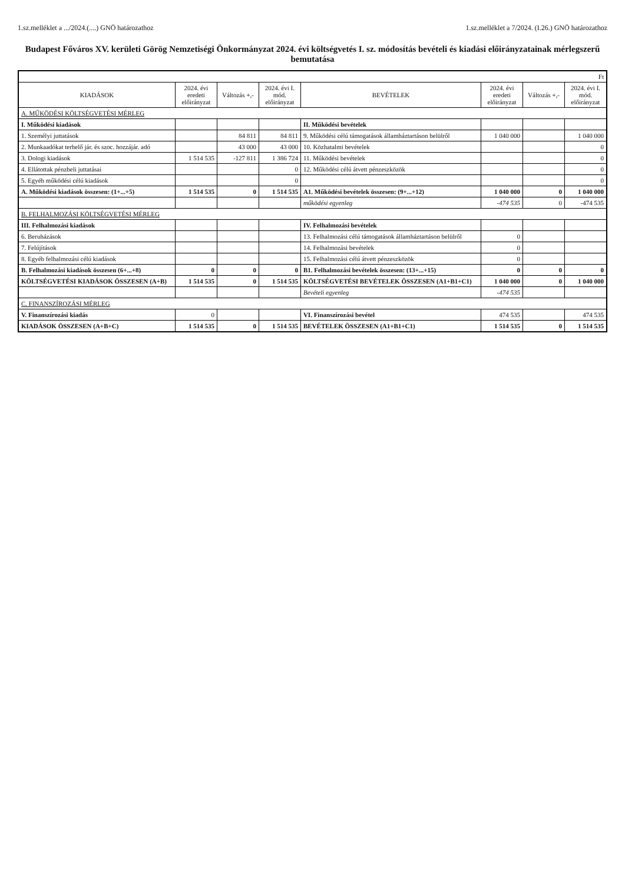1.sz.melléklet a .../2024.(....) GNÖ határozathoz 1.sz.melléklet a 7/2024. (I.26.) GNÖ határozathoz
Budapest Főváros XV. kerületi Görög Nemzetiségi Önkormányzat 2024. évi költségvetés I. sz. módosítás bevételi és kiadási előirányzatainak mérlegszerű bemutatása
| Ft | | | | | | | |
| KIADÁSOK | 2024. évi eredeti előirányzat | Változás +,- | 2024. évi I. mód. előirányzat | BEVÉTELEK | 2024. évi eredeti előirányzat | Változás +,- | 2024. évi I. mód. előirányzat |
| A. MŰKÖDÉSI KÖLTSÉGVETÉSI MÉRLEG | | | | | | | |
| I. Működési kiadások | | | | II. Működési bevételek | | | |
| 1. Személyi juttatások | | 84 811 | 84 811 | 9. Működési célú támogatások államháztartáson belülről | 1 040 000 | | 1 040 000 |
| 2. Munkaadókat terhelő jár. és szoc. hozzájár. adó | | 43 000 | 43 000 | 10. Közhatalmi bevételek | | | 0 |
| 3. Dologi kiadások | 1 514 535 | -127 811 | 1 386 724 | 11. Működési bevételek | | | 0 |
| 4. Ellátottak pénzbeli juttatásai | | | 0 | 12. Működési célú átvett pénzeszközök | | | 0 |
| 5. Egyéb működési célú kiadások | | | 0 | | | | 0 |
| A. Működési kiadások összesen: (1+...+5) | 1 514 535 | 0 | 1 514 535 | A1. Működési bevételek összesen: (9+...+12) | 1 040 000 | 0 | 1 040 000 |
| | | | | működési egyenleg | -474 535 | 0 | -474 535 |
| B. FELHALMOZÁSI KÖLTSÉGVETÉSI MÉRLEG | | | | | | | |
| III. Felhalmozási kiadások | | | | IV. Felhalmozási bevételek | | | |
| 6. Beruházások | | | | 13. Felhalmozási célú támogatások államháztartáson belülről | 0 | | |
| 7. Felújítások | | | | 14. Felhalmozási bevételek | 0 | | |
| 8. Egyéb felhalmozási célú kiadások | | | | 15. Felhalmozási célú átvett pénzeszközök | 0 | | |
| B. Felhalmozási kiadások összesen (6+...+8) | 0 | 0 | 0 | B1. Felhalmozási bevételek összesen: (13+...+15) | 0 | 0 | 0 |
| KÖLTSÉGVETÉSI KIADÁSOK ÖSSZESEN (A+B) | 1 514 535 | 0 | 1 514 535 | KÖLTSÉGVETÉSI BEVÉTELEK ÖSSZESEN (A1+B1+C1) | 1 040 000 | 0 | 1 040 000 |
| | | | | Bevételi egyenleg | -474 535 | | |
| C. FINANSZÍROZÁSI MÉRLEG | | | | | | | |
| V. Finanszírozási kiadás | 0 | | | VI. Finanszírozási bevétel | 474 535 | | 474 535 |
| KIADÁSOK ÖSSZESEN (A+B+C) | 1 514 535 | 0 | 1 514 535 | BEVÉTELEK ÖSSZESEN (A1+B1+C1) | 1 514 535 | 0 | 1 514 535 |